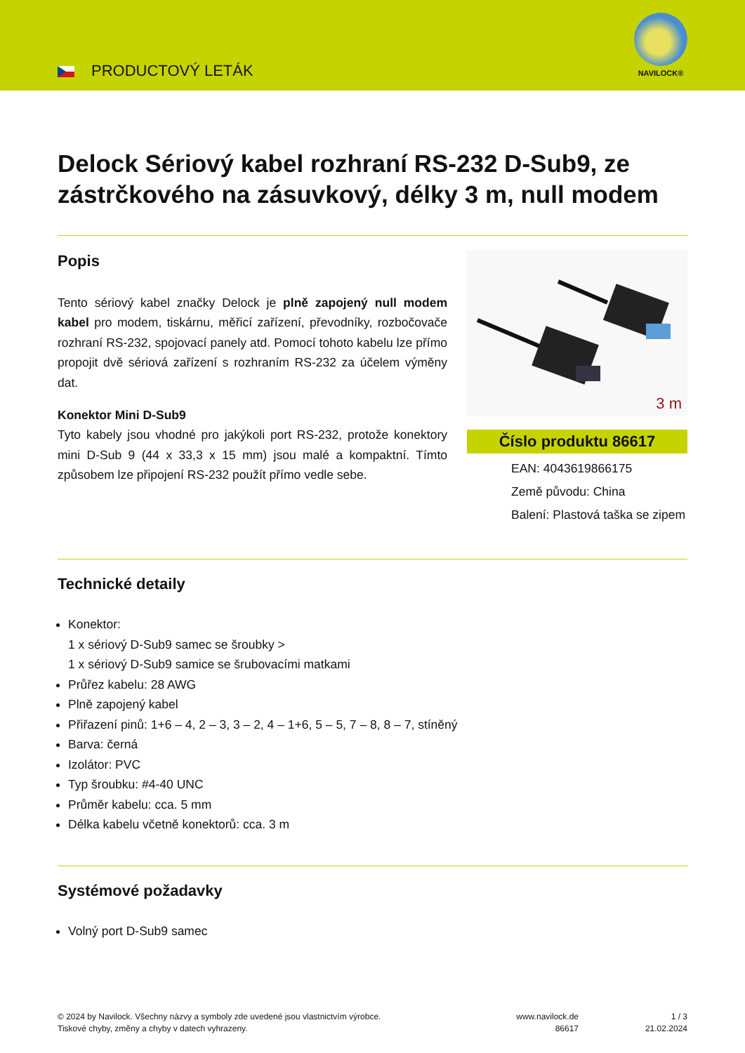PRODUCTOVÝ LETÁK
NAVILOCK®
Delock Sériový kabel rozhraní RS-232 D-Sub9, ze zástrčkového na zásuvkový, délky 3 m, null modem
Popis
Tento sériový kabel značky Delock je plně zapojený null modem kabel pro modem, tiskárnu, měřicí zařízení, převodníky, rozbočovače rozhraní RS-232, spojovací panely atd. Pomocí tohoto kabelu lze přímo propojit dvě sériová zařízení s rozhraním RS-232 za účelem výměny dat.
Konektor Mini D-Sub9
Tyto kabely jsou vhodné pro jakýkoli port RS-232, protože konektory mini D-Sub 9 (44 x 33,3 x 15 mm) jsou malé a kompaktní. Tímto způsobem lze připojení RS-232 použít přímo vedle sebe.
3 m
Číslo produktu 86617
EAN: 4043619866175
Země původu: China
Balení: Plastová taška se zipem
Technické detaily
Konektor:
1 x sériový D-Sub9 samec se šroubky >
1 x sériový D-Sub9 samice se šrubovacími matkami
Průřez kabelu: 28 AWG
Plně zapojený kabel
Přiřazení pinů: 1+6 – 4, 2 – 3, 3 – 2, 4 – 1+6, 5 – 5, 7 – 8, 8 – 7, stíněný
Barva: černá
Izolátor: PVC
Typ šroubku: #4-40 UNC
Průměr kabelu: cca. 5 mm
Délka kabelu včetně konektorů: cca. 3 m
Systémové požadavky
Volný port D-Sub9 samec
© 2024 by Navilock. Všechny názvy a symboly zde uvedené jsou vlastnictvím výrobce.
Tiskové chyby, změny a chyby v datech vyhrazeny.
www.navilock.de
86617
1 / 3
21.02.2024